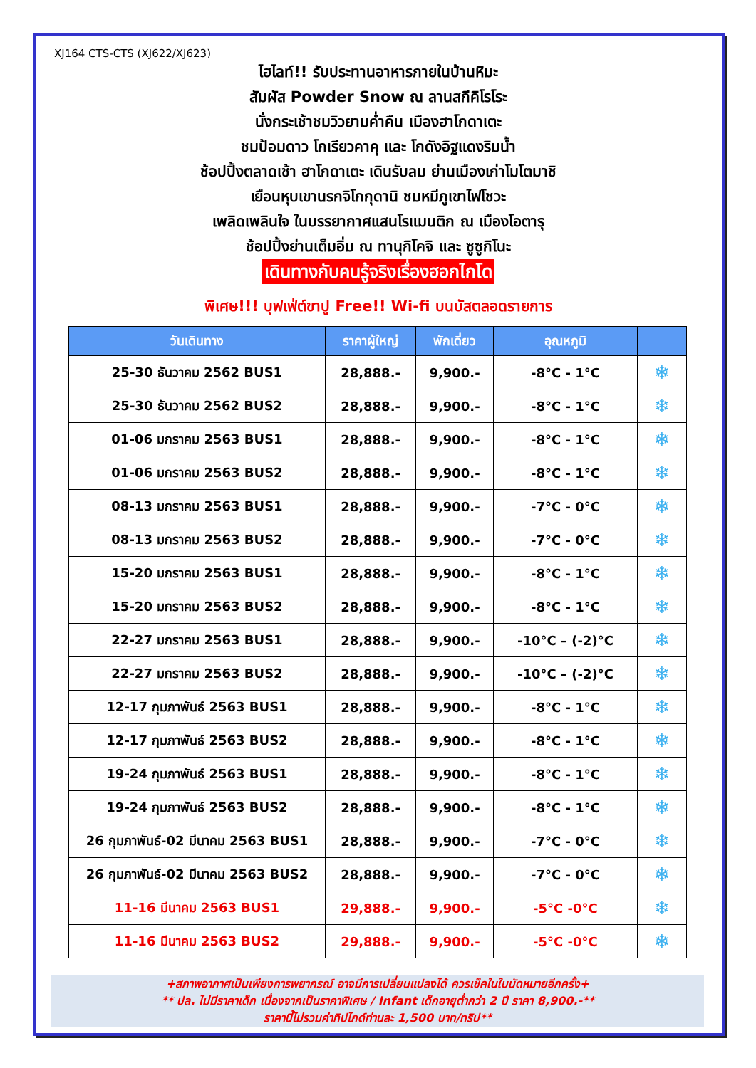XJ164 CTS-CTS (XJ622/XJ623)
ไฮไลท์!! รับประทานอาหารภายในบ้านหิมะ
สัมผัส Powder Snow ณ ลานสกีคิโรโระ
นั่งกระเช้าชมวิวยามค่ำคืน เมืองฮาโกดาเตะ
ชมป้อมดาว โกเรียวคาคุ และ โกดังอิฐแดงริมน้ำ
ช้อปปิ้งตลาดเช้า ฮาโกดาเตะ เดินรับลม ย่านเมืองเก่าโมโตมาชิ
เยือนหุบเขานรกจิโกกุดานิ ชมหมีภูเขาไฟโชวะ
เพลิดเพลินใจ ในบรรยากาศแสนโรแมนติก ณ เมืองโอตารุ
ช้อปปิ้งย่านเต็มอิ่ม ณ ทานุกิโคจิ และ ซูซูกิโนะ
เดินทางกับคนรู้จริงเรื่องฮอกไกโด
พิเศษ!!! บุฟเฟ่ต์ขาปู Free!! Wi-fi บนบัสตลอดรายการ
| วันเดินทาง | ราคาผู้ใหญ่ | พักเดี่ยว | อุณหภูมิ | |
| --- | --- | --- | --- | --- |
| 25-30 ธันวาคม 2562 BUS1 | 28,888.- | 9,900.- | -8°C - 1°C | ❄ |
| 25-30 ธันวาคม 2562 BUS2 | 28,888.- | 9,900.- | -8°C - 1°C | ❄ |
| 01-06 มกราคม 2563 BUS1 | 28,888.- | 9,900.- | -8°C - 1°C | ❄ |
| 01-06 มกราคม 2563 BUS2 | 28,888.- | 9,900.- | -8°C - 1°C | ❄ |
| 08-13 มกราคม 2563 BUS1 | 28,888.- | 9,900.- | -7°C - 0°C | ❄ |
| 08-13 มกราคม 2563 BUS2 | 28,888.- | 9,900.- | -7°C - 0°C | ❄ |
| 15-20 มกราคม 2563 BUS1 | 28,888.- | 9,900.- | -8°C - 1°C | ❄ |
| 15-20 มกราคม 2563 BUS2 | 28,888.- | 9,900.- | -8°C - 1°C | ❄ |
| 22-27 มกราคม 2563 BUS1 | 28,888.- | 9,900.- | -10°C – (-2)°C | ❄ |
| 22-27 มกราคม 2563 BUS2 | 28,888.- | 9,900.- | -10°C – (-2)°C | ❄ |
| 12-17 กุมภาพันธ์ 2563 BUS1 | 28,888.- | 9,900.- | -8°C - 1°C | ❄ |
| 12-17 กุมภาพันธ์ 2563 BUS2 | 28,888.- | 9,900.- | -8°C - 1°C | ❄ |
| 19-24 กุมภาพันธ์ 2563 BUS1 | 28,888.- | 9,900.- | -8°C - 1°C | ❄ |
| 19-24 กุมภาพันธ์ 2563 BUS2 | 28,888.- | 9,900.- | -8°C - 1°C | ❄ |
| 26 กุมภาพันธ์-02 มีนาคม 2563 BUS1 | 28,888.- | 9,900.- | -7°C - 0°C | ❄ |
| 26 กุมภาพันธ์-02 มีนาคม 2563 BUS2 | 28,888.- | 9,900.- | -7°C - 0°C | ❄ |
| 11-16 มีนาคม 2563 BUS1 | 29,888.- | 9,900.- | -5°C -0°C | ❄ |
| 11-16 มีนาคม 2563 BUS2 | 29,888.- | 9,900.- | -5°C -0°C | ❄ |
+สภาพอากาศเป็นเพียงการพยากรณ์ อาจมีการเปลี่ยนแปลงได้ ควรเช็คในใบนัดหมายอีกครั้ง+
** ปล. ไม่มีราคาเด็ก เนื่องจากเป็นราคาพิเศษ / Infant เด็กอายุต่ำกว่า 2 ปี ราคา 8,900.-**
ราคานี้ไม่รวมค่าทิปไกด์ท่านละ 1,500 บาท/ทริป**